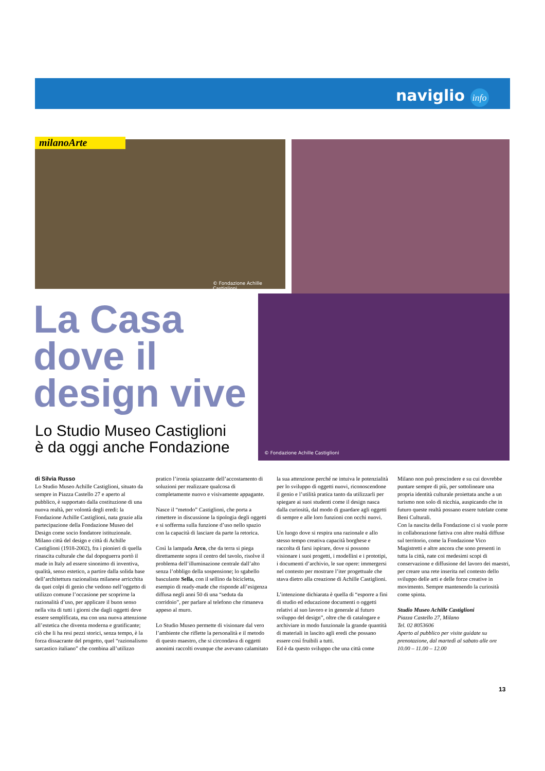naviglio info
© Fondazione Achille Castiglioni
© Fondazione Achille Castiglioni
milanoArte
La Casa dove il design vive
Lo Studio Museo Castiglioni
è da oggi anche Fondazione
di Silvia Russo
Lo Studio Museo Achille Castiglioni, situato da sempre in Piazza Castello 27 e aperto al pubblico, è supportato dalla costituzione di una nuova realtà, per volontà degli eredi: la Fondazione Achille Castiglioni, nata grazie alla partecipazione della Fondazione Museo del Design come socio fondatore istituzionale. Milano città del design e città di Achille Castiglioni (1918-2002), fra i pionieri di quella rinascita culturale che dal dopoguerra portò il made in Italy ad essere sinonimo di inventiva, qualità, senso estetico, a partire dalla solida base dell’architettura razionalista milanese arricchita da quei colpi di genio che vedono nell’oggetto di utilizzo comune l’occasione per scoprirne la razionalità d’uso, per applicare il buon senso nella vita di tutti i giorni che dagli oggetti deve essere semplificata, ma con una nuova attenzione all’estetica che diventa moderna e gratificante; ciò che li ha resi pezzi storici, senza tempo, è la forza dissacrante del progetto, quel “razionalismo sarcastico italiano” che combina all’utilizzo pratico l’ironia spiazzante dell’accostamento di soluzioni per realizzare qualcosa di completamente nuovo e visivamente appagante.
Nasce il “metodo” Castiglioni, che porta a rimettere in discussione la tipologia degli oggetti e si sofferma sulla funzione d’uso nello spazio con la capacità di lasciare da parte la retorica.
Così la lampada Arco, che da terra si piega direttamente sopra il centro del tavolo, risolve il problema dell’illuminazione centrale dall’alto senza l’obbligo della sospensione; lo sgabello basculante Sella, con il sellino da bicicletta, esempio di ready-made che risponde all’esigenza diffusa negli anni 50 di una “seduta da corridoio”, per parlare al telefono che rimaneva appeso al muro.
Lo Studio Museo permette di visionare dal vero l’ambiente che riflette la personalità e il metodo di questo maestro, che si circondava di oggetti anonimi raccolti ovunque che avevano calamitato la sua attenzione perché ne intuiva le potenzialità per lo sviluppo di oggetti nuovi, riconoscendone il genio e l’utilità pratica tanto da utilizzarli per spiegare ai suoi studenti come il design nasca dalla curiosità, dal modo di guardare agli oggetti di sempre e alle loro funzioni con occhi nuovi.
Un luogo dove si respira una razionale e allo stesso tempo creativa capacità borghese e raccolta di farsi ispirare, dove si possono visionare i suoi progetti, i modellini e i prototipi, i documenti d’archivio, le sue opere: immergersi nel contesto per mostrare l’iter progettuale che stava dietro alla creazione di Achille Castiglioni.
L’intenzione dichiarata è quella di “esporre a fini di studio ed educazione documenti o oggetti relativi al suo lavoro e in generale al futuro sviluppo del design”, oltre che di catalogare e archiviare in modo funzionale la grande quantità di materiali in lascito agli eredi che possano essere così fruibili a tutti.
Ed è da questo sviluppo che una città come Milano non può prescindere e su cui dovrebbe puntare sempre di più, per sottolineare una propria identità culturale proiettata anche a un turismo non solo di nicchia, auspicando che in futuro queste realtà possano essere tutelate come Beni Culturali.
Con la nascita della Fondazione ci si vuole porre in collaborazione fattiva con altre realtà diffuse sul territorio, come la Fondazione Vico Magistretti e altre ancora che sono presenti in tutta la città, nate coi medesimi scopi di conservazione e diffusione del lavoro dei maestri, per creare una rete inserita nel contesto dello sviluppo delle arti e delle forze creative in movimento. Sempre mantenendo la curiosità come spinta.
Studio Museo Achille Castiglioni
Piazza Castello 27, Milano
Tel. 02 8053606
Aperto al pubblico per visite guidate su prenotazione, dal martedì al sabato alle ore 10.00 – 11.00 – 12.00
13